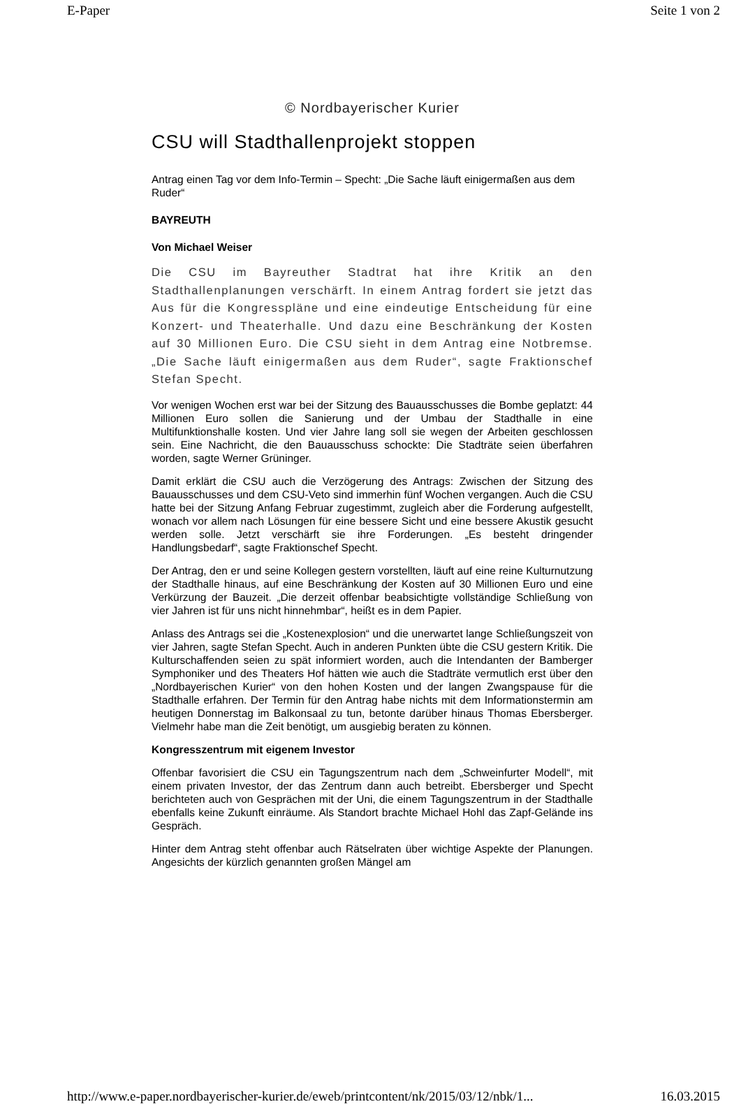E-Paper Seite 1 von 2
© Nordbayerischer Kurier
CSU will Stadthallenprojekt stoppen
Antrag einen Tag vor dem Info-Termin – Specht: „Die Sache läuft einigermaßen aus dem Ruder“
BAYREUTH
Von Michael Weiser
Die CSU im Bayreuther Stadtrat hat ihre Kritik an den Stadthallenplanungen verschärft. In einem Antrag fordert sie jetzt das Aus für die Kongresspläne und eine eindeutige Entscheidung für eine Konzert- und Theaterhalle. Und dazu eine Beschränkung der Kosten auf 30 Millionen Euro. Die CSU sieht in dem Antrag eine Notbremse. „Die Sache läuft einigermaßen aus dem Ruder“, sagte Fraktionschef Stefan Specht.
Vor wenigen Wochen erst war bei der Sitzung des Bauausschusses die Bombe geplatzt: 44 Millionen Euro sollen die Sanierung und der Umbau der Stadthalle in eine Multifunktionshalle kosten. Und vier Jahre lang soll sie wegen der Arbeiten geschlossen sein. Eine Nachricht, die den Bauausschuss schockte: Die Stadträte seien überfahren worden, sagte Werner Grüninger.
Damit erklärt die CSU auch die Verzögerung des Antrags: Zwischen der Sitzung des Bauausschusses und dem CSU-Veto sind immerhin fünf Wochen vergangen. Auch die CSU hatte bei der Sitzung Anfang Februar zugestimmt, zugleich aber die Forderung aufgestellt, wonach vor allem nach Lösungen für eine bessere Sicht und eine bessere Akustik gesucht werden solle. Jetzt verschärft sie ihre Forderungen. „Es besteht dringender Handlungsbedarf“, sagte Fraktionschef Specht.
Der Antrag, den er und seine Kollegen gestern vorstellten, läuft auf eine reine Kulturnutzung der Stadthalle hinaus, auf eine Beschränkung der Kosten auf 30 Millionen Euro und eine Verkürzung der Bauzeit. „Die derzeit offenbar beabsichtigte vollständige Schließung von vier Jahren ist für uns nicht hinnehmbar“, heißt es in dem Papier.
Anlass des Antrags sei die „Kostenexplosion“ und die unerwartet lange Schließungszeit von vier Jahren, sagte Stefan Specht. Auch in anderen Punkten übte die CSU gestern Kritik. Die Kulturschaffenden seien zu spät informiert worden, auch die Intendanten der Bamberger Symphoniker und des Theaters Hof hätten wie auch die Stadträte vermutlich erst über den „Nordbayerischen Kurier“ von den hohen Kosten und der langen Zwangspause für die Stadthalle erfahren. Der Termin für den Antrag habe nichts mit dem Informationstermin am heutigen Donnerstag im Balkonsaal zu tun, betonte darüber hinaus Thomas Ebersberger. Vielmehr habe man die Zeit benötigt, um ausgiebig beraten zu können.
Kongresszentrum mit eigenem Investor
Offenbar favorisiert die CSU ein Tagungszentrum nach dem „Schweinfurter Modell“, mit einem privaten Investor, der das Zentrum dann auch betreibt. Ebersberger und Specht berichteten auch von Gesprächen mit der Uni, die einem Tagungszentrum in der Stadthalle ebenfalls keine Zukunft einräume. Als Standort brachte Michael Hohl das Zapf-Gelände ins Gespräch.
Hinter dem Antrag steht offenbar auch Rätselraten über wichtige Aspekte der Planungen. Angesichts der kürzlich genannten großen Mängel am
http://www.e-paper.nordbayerischer-kurier.de/eweb/printcontent/nk/2015/03/12/nbk/1... 16.03.2015